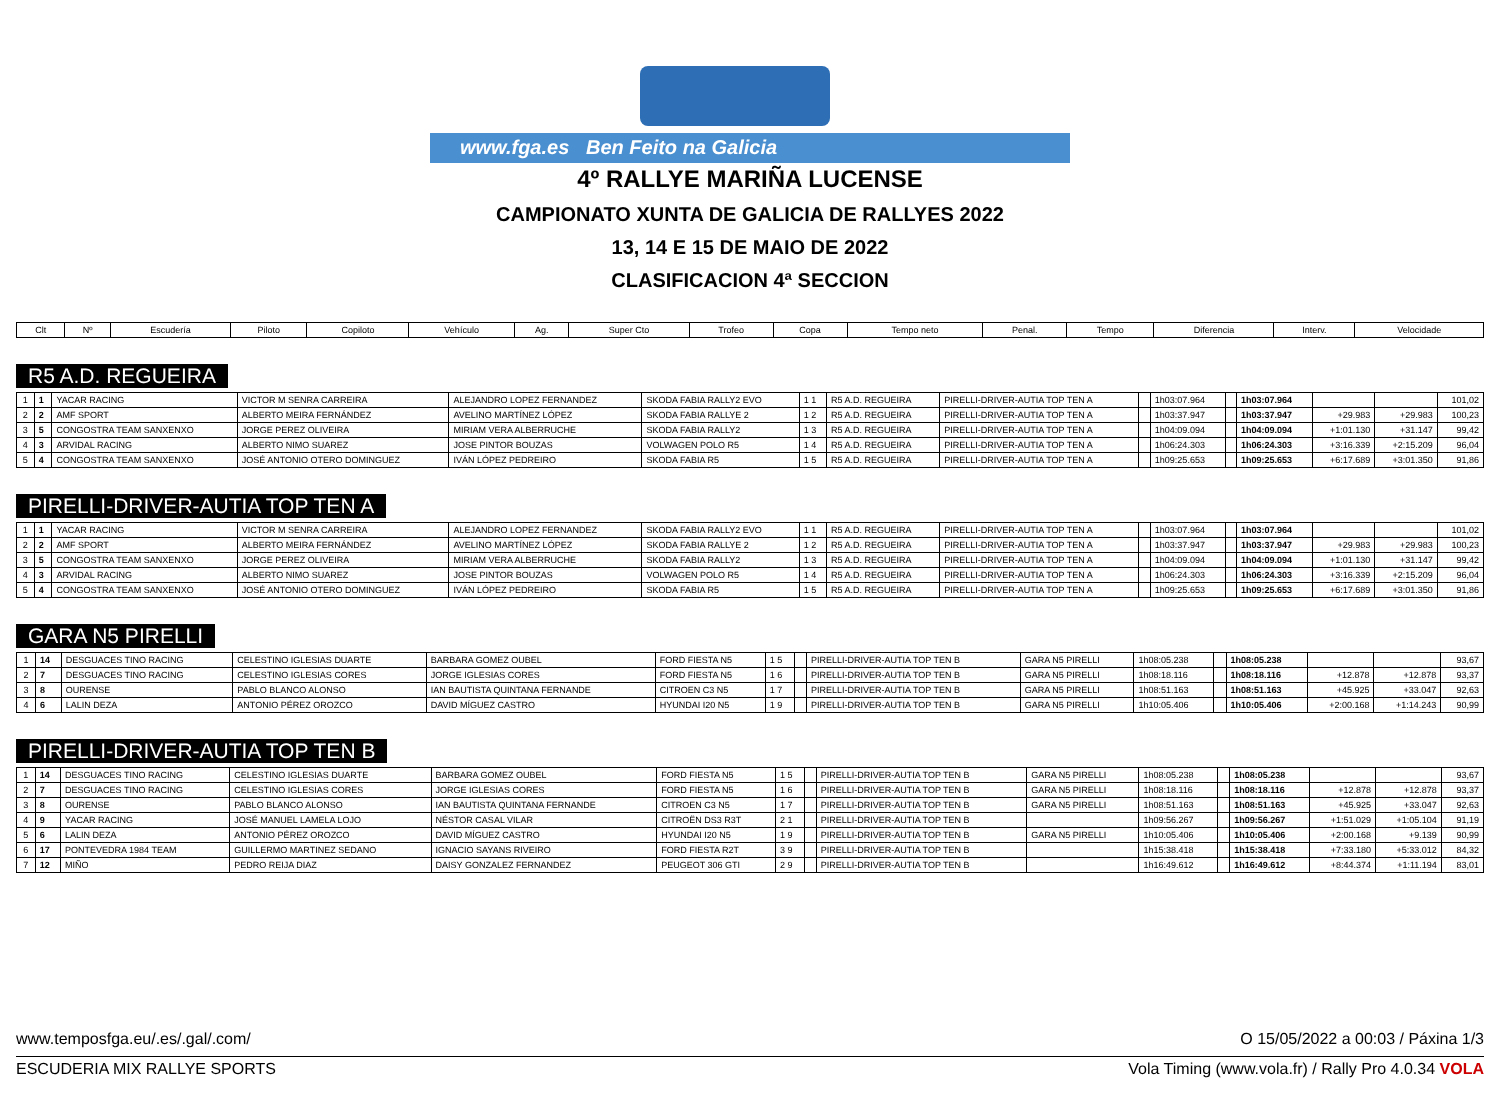www.fga.es Ben Feito na Galicia
4º RALLYE MARIÑA LUCENSE
CAMPIONATO XUNTA DE GALICIA DE RALLYES 2022
13, 14 E 15 DE MAIO DE 2022
CLASIFICACION 4ª SECCION
| Clt | Nº | Escudería | Piloto | Copiloto | Vehículo | Ag. | Super Cto | Trofeo | Copa | Tempo neto | Penal. | Tempo | Diferencia | Interv. | Velocidade |
| --- | --- | --- | --- | --- | --- | --- | --- | --- | --- | --- | --- | --- | --- | --- | --- |
R5 A.D. REGUEIRA
| 1 | 1 | YACAR RACING | VICTOR M SENRA CARREIRA | ALEJANDRO LOPEZ FERNANDEZ | SKODA FABIA RALLY2 EVO | 1 1 | R5 A.D. REGUEIRA | PIRELLI-DRIVER-AUTIA TOP TEN A | | 1h03:07.964 | | 1h03:07.964 | | | 101,02 |
| 2 | 2 | AMF SPORT | ALBERTO MEIRA FERNÁNDEZ | AVELINO MARTÍNEZ LÓPEZ | SKODA FABIA RALLYE 2 | 1 2 | R5 A.D. REGUEIRA | PIRELLI-DRIVER-AUTIA TOP TEN A | | 1h03:37.947 | | 1h03:37.947 | +29.983 | +29.983 | 100,23 |
| 3 | 5 | CONGOSTRA TEAM SANXENXO | JORGE PEREZ OLIVEIRA | MIRIAM VERA ALBERRUCHE | SKODA FABIA RALLY2 | 1 3 | R5 A.D. REGUEIRA | PIRELLI-DRIVER-AUTIA TOP TEN A | | 1h04:09.094 | | 1h04:09.094 | +1:01.130 | +31.147 | 99,42 |
| 4 | 3 | ARVIDAL RACING | ALBERTO NIMO SUAREZ | JOSE PINTOR BOUZAS | VOLWAGEN POLO R5 | 1 4 | R5 A.D. REGUEIRA | PIRELLI-DRIVER-AUTIA TOP TEN A | | 1h06:24.303 | | 1h06:24.303 | +3:16.339 | +2:15.209 | 96,04 |
| 5 | 4 | CONGOSTRA TEAM SANXENXO | JOSÉ ANTONIO OTERO DOMINGUEZ | IVÁN LÓPEZ PEDREIRO | SKODA FABIA R5 | 1 5 | R5 A.D. REGUEIRA | PIRELLI-DRIVER-AUTIA TOP TEN A | | 1h09:25.653 | | 1h09:25.653 | +6:17.689 | +3:01.350 | 91,86 |
PIRELLI-DRIVER-AUTIA TOP TEN A
| 1 | 1 | YACAR RACING | VICTOR M SENRA CARREIRA | ALEJANDRO LOPEZ FERNANDEZ | SKODA FABIA RALLY2 EVO | 1 1 | R5 A.D. REGUEIRA | PIRELLI-DRIVER-AUTIA TOP TEN A | | 1h03:07.964 | | 1h03:07.964 | | | 101,02 |
| 2 | 2 | AMF SPORT | ALBERTO MEIRA FERNÁNDEZ | AVELINO MARTÍNEZ LÓPEZ | SKODA FABIA RALLYE 2 | 1 2 | R5 A.D. REGUEIRA | PIRELLI-DRIVER-AUTIA TOP TEN A | | 1h03:37.947 | | 1h03:37.947 | +29.983 | +29.983 | 100,23 |
| 3 | 5 | CONGOSTRA TEAM SANXENXO | JORGE PEREZ OLIVEIRA | MIRIAM VERA ALBERRUCHE | SKODA FABIA RALLY2 | 1 3 | R5 A.D. REGUEIRA | PIRELLI-DRIVER-AUTIA TOP TEN A | | 1h04:09.094 | | 1h04:09.094 | +1:01.130 | +31.147 | 99,42 |
| 4 | 3 | ARVIDAL RACING | ALBERTO NIMO SUAREZ | JOSE PINTOR BOUZAS | VOLWAGEN POLO R5 | 1 4 | R5 A.D. REGUEIRA | PIRELLI-DRIVER-AUTIA TOP TEN A | | 1h06:24.303 | | 1h06:24.303 | +3:16.339 | +2:15.209 | 96,04 |
| 5 | 4 | CONGOSTRA TEAM SANXENXO | JOSÉ ANTONIO OTERO DOMINGUEZ | IVÁN LÓPEZ PEDREIRO | SKODA FABIA R5 | 1 5 | R5 A.D. REGUEIRA | PIRELLI-DRIVER-AUTIA TOP TEN A | | 1h09:25.653 | | 1h09:25.653 | +6:17.689 | +3:01.350 | 91,86 |
GARA N5 PIRELLI
| 1 | 14 | DESGUACES TINO RACING | CELESTINO IGLESIAS DUARTE | BARBARA GOMEZ OUBEL | FORD FIESTA N5 | 1 5 | | PIRELLI-DRIVER-AUTIA TOP TEN B | GARA N5 PIRELLI | 1h08:05.238 | | 1h08:05.238 | | | 93,67 |
| 2 | 7 | DESGUACES TINO RACING | CELESTINO IGLESIAS CORES | JORGE IGLESIAS CORES | FORD FIESTA N5 | 1 6 | | PIRELLI-DRIVER-AUTIA TOP TEN B | GARA N5 PIRELLI | 1h08:18.116 | | 1h08:18.116 | +12.878 | +12.878 | 93,37 |
| 3 | 8 | OURENSE | PABLO BLANCO ALONSO | IAN BAUTISTA QUINTANA FERNANDE | CITROEN C3 N5 | 1 7 | | PIRELLI-DRIVER-AUTIA TOP TEN B | GARA N5 PIRELLI | 1h08:51.163 | | 1h08:51.163 | +45.925 | +33.047 | 92,63 |
| 4 | 6 | LALIN DEZA | ANTONIO PÉREZ OROZCO | DAVID MÍGUEZ CASTRO | HYUNDAI I20 N5 | 1 9 | | PIRELLI-DRIVER-AUTIA TOP TEN B | GARA N5 PIRELLI | 1h10:05.406 | | 1h10:05.406 | +2:00.168 | +1:14.243 | 90,99 |
PIRELLI-DRIVER-AUTIA TOP TEN B
| 1 | 14 | DESGUACES TINO RACING | CELESTINO IGLESIAS DUARTE | BARBARA GOMEZ OUBEL | FORD FIESTA N5 | 1 5 | | PIRELLI-DRIVER-AUTIA TOP TEN B | GARA N5 PIRELLI | 1h08:05.238 | | 1h08:05.238 | | | 93,67 |
| 2 | 7 | DESGUACES TINO RACING | CELESTINO IGLESIAS CORES | JORGE IGLESIAS CORES | FORD FIESTA N5 | 1 6 | | PIRELLI-DRIVER-AUTIA TOP TEN B | GARA N5 PIRELLI | 1h08:18.116 | | 1h08:18.116 | +12.878 | +12.878 | 93,37 |
| 3 | 8 | OURENSE | PABLO BLANCO ALONSO | IAN BAUTISTA QUINTANA FERNANDE | CITROEN C3 N5 | 1 7 | | PIRELLI-DRIVER-AUTIA TOP TEN B | GARA N5 PIRELLI | 1h08:51.163 | | 1h08:51.163 | +45.925 | +33.047 | 92,63 |
| 4 | 9 | YACAR RACING | JOSÉ MANUEL LAMELA LOJO | NÉSTOR CASAL VILAR | CITROËN DS3 R3T | 2 1 | | PIRELLI-DRIVER-AUTIA TOP TEN B | | 1h09:56.267 | | 1h09:56.267 | +1:51.029 | +1:05.104 | 91,19 |
| 5 | 6 | LALIN DEZA | ANTONIO PÉREZ OROZCO | DAVID MÍGUEZ CASTRO | HYUNDAI I20 N5 | 1 9 | | PIRELLI-DRIVER-AUTIA TOP TEN B | GARA N5 PIRELLI | 1h10:05.406 | | 1h10:05.406 | +2:00.168 | +9.139 | 90,99 |
| 6 | 17 | PONTEVEDRA 1984 TEAM | GUILLERMO MARTINEZ SEDANO | IGNACIO SAYANS RIVEIRO | FORD FIESTA R2T | 3 9 | | PIRELLI-DRIVER-AUTIA TOP TEN B | | 1h15:38.418 | | 1h15:38.418 | +7:33.180 | +5:33.012 | 84,32 |
| 7 | 12 | MIÑO | PEDRO REIJA DIAZ | DAISY GONZALEZ FERNANDEZ | PEUGEOT 306 GTI | 2 9 | | PIRELLI-DRIVER-AUTIA TOP TEN B | | 1h16:49.612 | | 1h16:49.612 | +8:44.374 | +1:11.194 | 83,01 |
www.temposfga.eu/.es/.gal/.com/ O 15/05/2022 a 00:03 / Páxina 1/3
ESCUDERIA MIX RALLYE SPORTS Vola Timing (www.vola.fr) / Rally Pro 4.0.34 VOLA